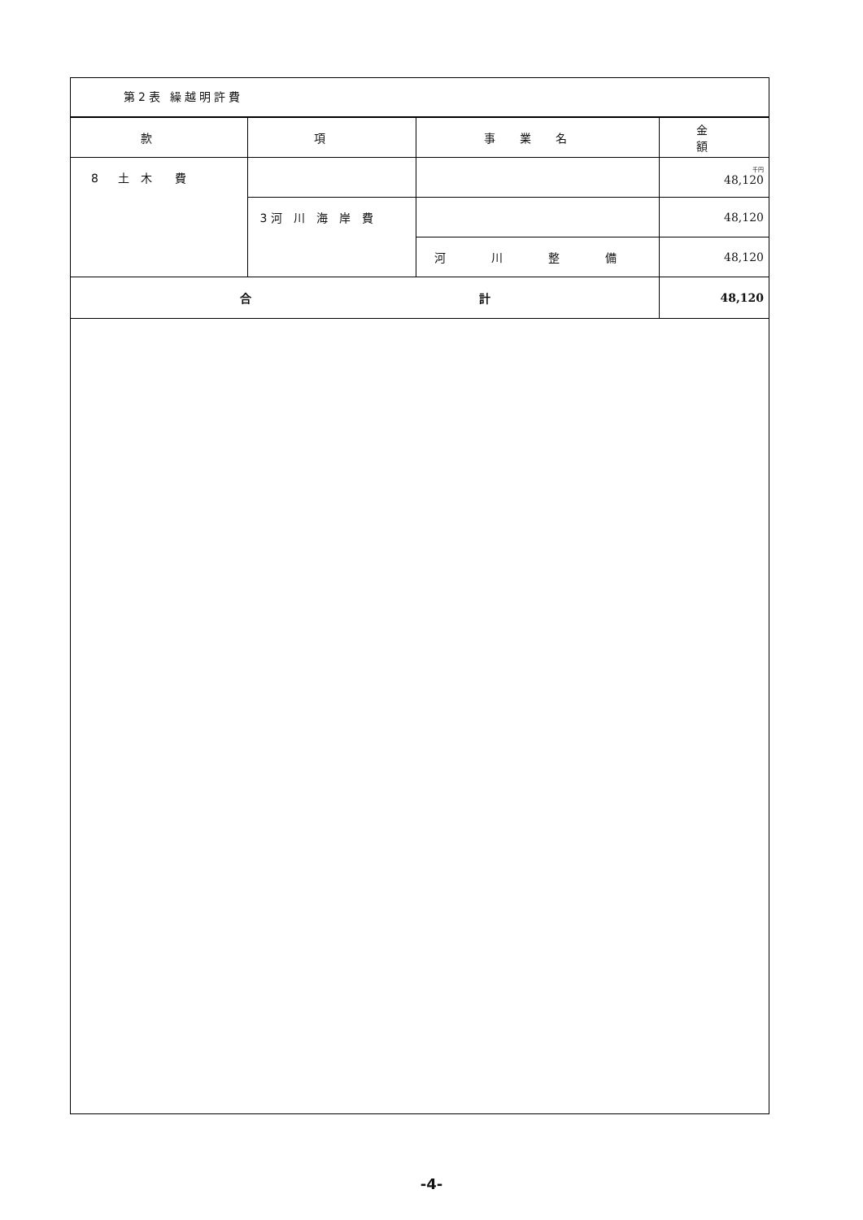第2表 繰越明許費
| 款 | 項 | 事業名 | 金 額 |
| --- | --- | --- | --- |
| 8 土 木 費 | | | 千円 48,120 |
| | 3 河 川 海 岸 費 | | 48,120 |
| | | 河 川 整 備 | 48,120 |
| 合 計 | | | 48,120 |
-4-